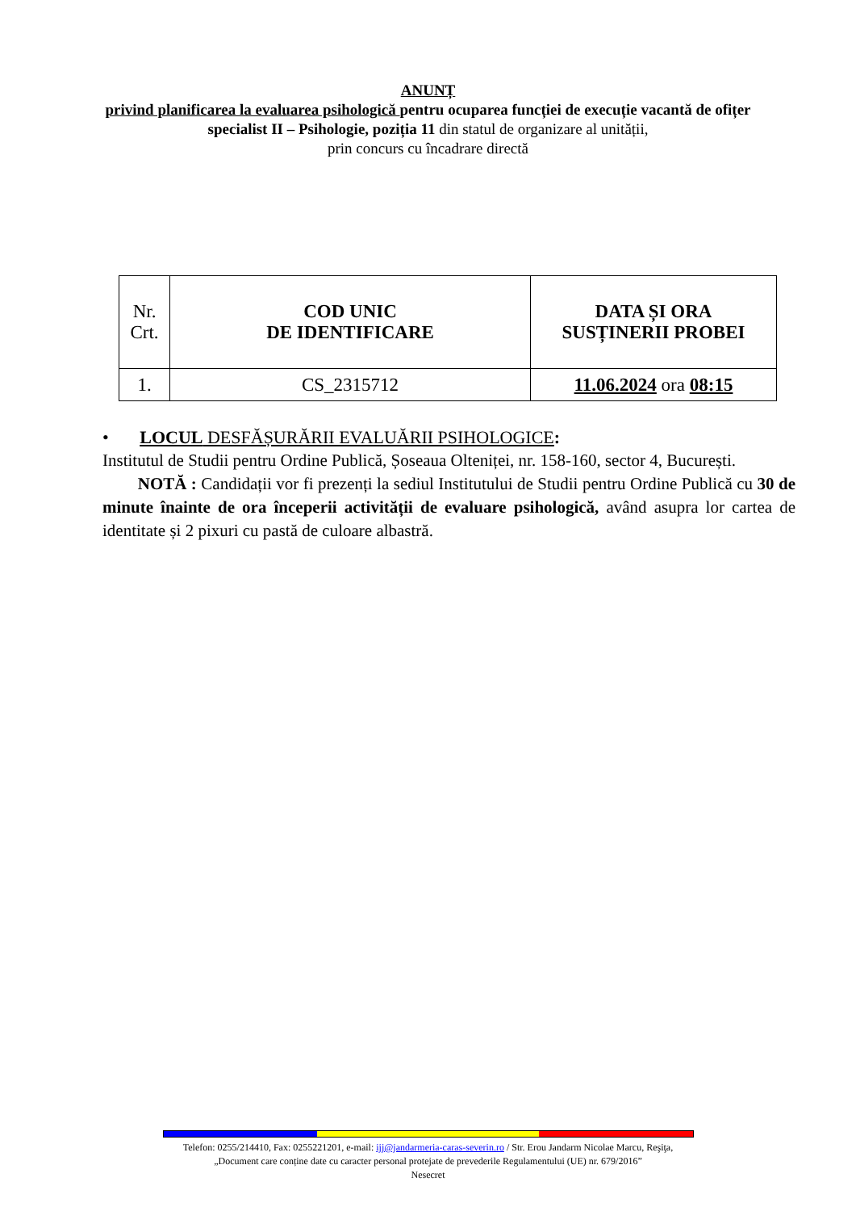ANUNȚ
privind planificarea la evaluarea psihologică pentru ocuparea funcției de execuție vacantă de ofițer specialist II – Psihologie, poziția 11 din statul de organizare al unității,
prin concurs cu încadrare directă
| Nr. Crt. | COD UNIC DE IDENTIFICARE | DATA ȘI ORA SUSȚINERII PROBEI |
| 1. | CS_2315712 | 11.06.2024 ora 08:15 |
• LOCUL DESFĂȘURĂRII EVALUĂRII PSIHOLOGICE:
Institutul de Studii pentru Ordine Publică, Șoseaua Olteniței, nr. 158-160, sector 4, București.
NOTĂ : Candidații vor fi prezenți la sediul Institutului de Studii pentru Ordine Publică cu 30 de minute înainte de ora începerii activității de evaluare psihologică, având asupra lor cartea de identitate și 2 pixuri cu pastă de culoare albastră.
Telefon: 0255/214410, Fax: 0255221201, e-mail: ijj@jandarmeria-caras-severin.ro / Str. Erou Jandarm Nicolae Marcu, Reşiţa,
„Document care conține date cu caracter personal protejate de prevederile Regulamentului (UE) nr. 679/2016”
Nesecret